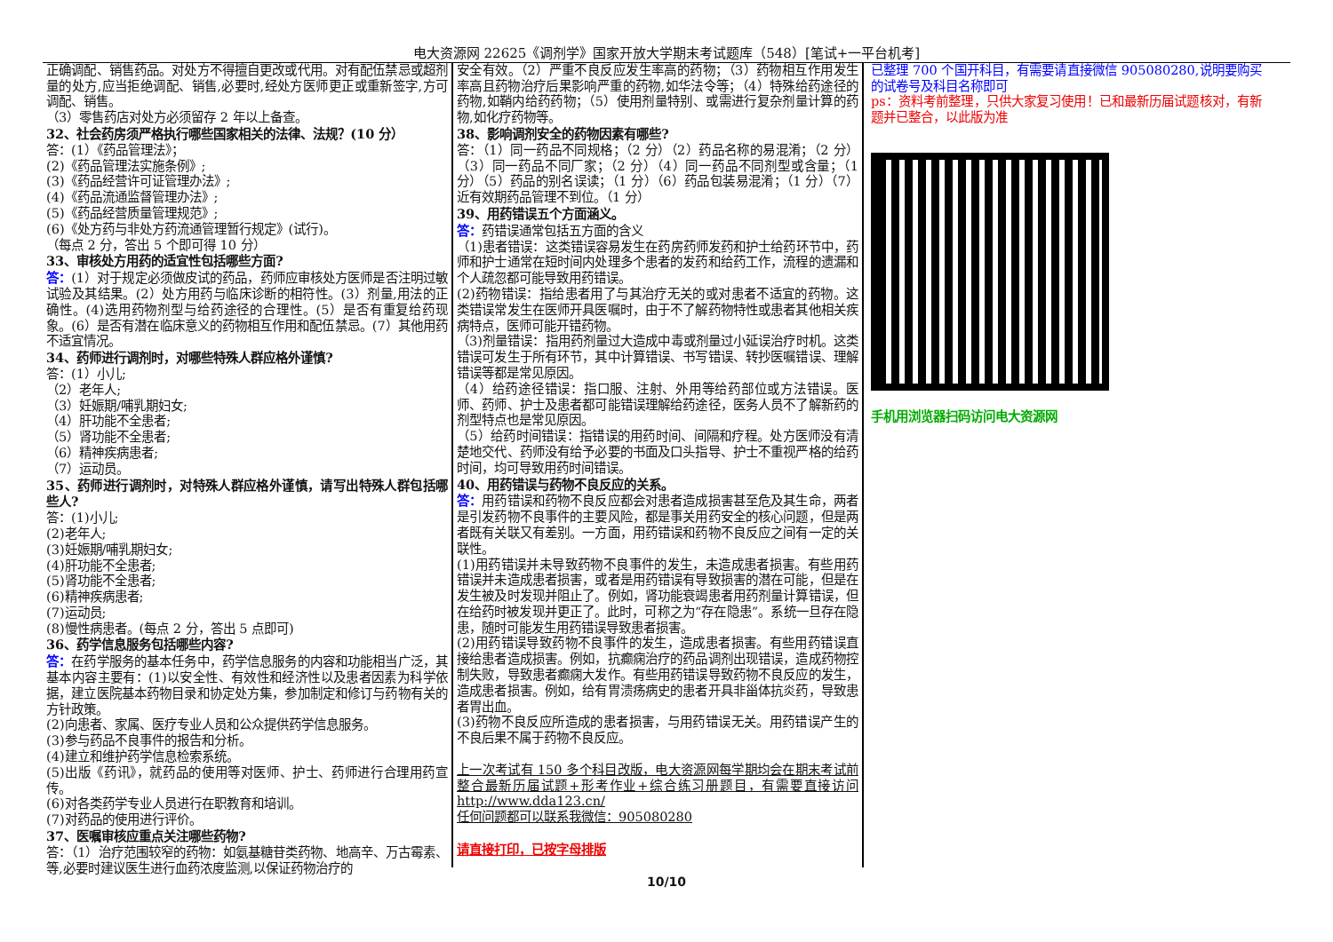电大资源网 22625《调剂学》国家开放大学期末考试题库（548）[笔试+一平台机考]
正确调配、销售药品。对处方不得擅自更改或代用。对有配伍禁忌或超剂量的处方,应当拒绝调配、销售,必要时,经处方医师更正或重新签字,方可调配、销售。
（3）零售药店对处方必须留存 2 年以上备查。
32、社会药房须严格执行哪些国家相关的法律、法规？(10 分）
答：(1）《药品管理法》；
(2)《药品管理法实施条例》;
(3)《药品经营许可证管理办法》;
(4)《药品流通监督管理办法》;
(5)《药品经营质量管理规范》;
(6)《处方药与非处方药流通管理暂行规定》(试行)。
（每点 2 分，答出 5 个即可得 10 分）
33、审核处方用药的适宜性包括哪些方面?
答：(1）对于规定必须做皮试的药品，药师应审核处方医师是否注明过敏试验及其结果。(2）处方用药与临床诊断的相符性。(3）剂量,用法的正确性。(4)选用药物剂型与给药途径的合理性。(5）是否有重复给药现象。(6）是否有潜在临床意义的药物相互作用和配伍禁忌。(7）其他用药不适宜情况。
34、药师进行调剂时，对哪些特殊人群应格外谨慎?
答：(1）小儿;
（2）老年人;
（3）妊娠期/哺乳期妇女;
（4）肝功能不全患者;
（5）肾功能不全患者;
（6）精神疾病患者;
（7）运动员。
35、药师进行调剂时，对特殊人群应格外谨慎，请写出特殊人群包括哪些人?
答：(1)小儿;
(2)老年人;
(3)妊娠期/哺乳期妇女;
(4)肝功能不全患者;
(5)肾功能不全患者;
(6)精神疾病患者;
(7)运动员;
(8)慢性病患者。(每点 2 分，答出 5 点即可)
36、药学信息服务包括哪些内容?
答：在药学服务的基本任务中，药学信息服务的内容和功能相当广泛，其基本内容主要有：(1)以安全性、有效性和经济性以及患者因素为科学依据，建立医院基本药物目录和协定处方集，参加制定和修订与药物有关的方针政策。
(2)向患者、家属、医疗专业人员和公众提供药学信息服务。
(3)参与药品不良事件的报告和分析。
(4)建立和维护药学信息检索系统。
(5)出版《药讯》，就药品的使用等对医师、护士、药师进行合理用药宣传。
(6)对各类药学专业人员进行在职教育和培训。
(7)对药品的使用进行评价。
37、医嘱审核应重点关注哪些药物?
答：（1）治疗范围较窄的药物：如氨基糖苷类药物、地高辛、万古霉素、等,必要时建议医生进行血药浓度监测,以保证药物治疗的
安全有效。（2）严重不良反应发生率高的药物；（3）药物相互作用发生率高且药物治疗后果影响严重的药物,如华法令等；（4）特殊给药途径的药物,如鞘内给药药物；（5）使用剂量特别、或需进行复杂剂量计算的药物,如化疗药物等。
38、影响调剂安全的药物因素有哪些?
答：（1）同一药品不同规格；（2 分）（2）药品名称的易混淆；（2 分）（3）同一药品不同厂家；（2 分）（4）同一药品不同剂型或含量；（1 分）（5）药品的别名误读；（1 分）（6）药品包装易混淆；（1 分）（7）近有效期药品管理不到位。（1 分）
39、用药错误五个方面涵义。
答：药错误通常包括五方面的含义
（1)患者错误：这类错误容易发生在药房药师发药和护士给药环节中，药师和护士通常在短时间内处理多个患者的发药和给药工作，流程的遗漏和个人疏忽都可能导致用药错误。
(2)药物错误：指给患者用了与其治疗无关的或对患者不适宜的药物。这类错误常发生在医师开具医嘱时，由于不了解药物特性或患者其他相关疾病特点，医师可能开错药物。
（3)剂量错误：指用药剂量过大造成中毒或剂量过小延误治疗时机。这类错误可发生于所有环节，其中计算错误、书写错误、转抄医嘱错误、理解错误等都是常见原因。
（4）给药途径错误：指口服、注射、外用等给药部位或方法错误。医师、药师、护士及患者都可能错误理解给药途径，医务人员不了解新药的剂型特点也是常见原因。
（5）给药时间错误：指错误的用药时间、间隔和疗程。处方医师没有清楚地交代、药师没有给予必要的书面及口头指导、护士不重视严格的给药时间，均可导致用药时间错误。
40、用药错误与药物不良反应的关系。
答：用药错误和药物不良反应都会对患者造成损害甚至危及其生命，两者是引发药物不良事件的主要风险，都是事关用药安全的核心问题，但是两者既有关联又有差别。一方面，用药错误和药物不良反应之间有一定的关联性。
(1)用药错误并未导致药物不良事件的发生，未造成患者损害。有些用药错误并未造成患者损害，或者是用药错误有导致损害的潜在可能，但是在发生被及时发现并阻止了。例如，肾功能衰竭患者用药剂量计算错误，但在给药时被发现并更正了。此时，可称之为“存在隐患”。系统一旦存在隐患，随时可能发生用药错误导致患者损害。
(2)用药错误导致药物不良事件的发生，造成患者损害。有些用药错误直接给患者造成损害。例如，抗癫痫治疗的药品调剂出现错误，造成药物控制失败，导致患者癫痫大发作。有些用药错误导致药物不良反应的发生，造成患者损害。例如，给有胃溃疡病史的患者开具非甾体抗炎药，导致患者胃出血。
(3)药物不良反应所造成的患者损害，与用药错误无关。用药错误产生的不良后果不属于药物不良反应。
上一次考试有 150 多个科目改版，电大资源网每学期均会在期末考试前整合最新历届试题+形考作业+综合练习册题目，有需要直接访问 http://www.dda123.cn/
任何问题都可以联系我微信：905080280
请直接打印，已按字母排版
已整理 700 个国开科目，有需要请直接微信 905080280,说明要购买的试卷号及科目名称即可
ps：资料考前整理，只供大家复习使用！已和最新历届试题核对，有新题并已整合，以此版为准
手机用浏览器扫码访问电大资源网
10/10